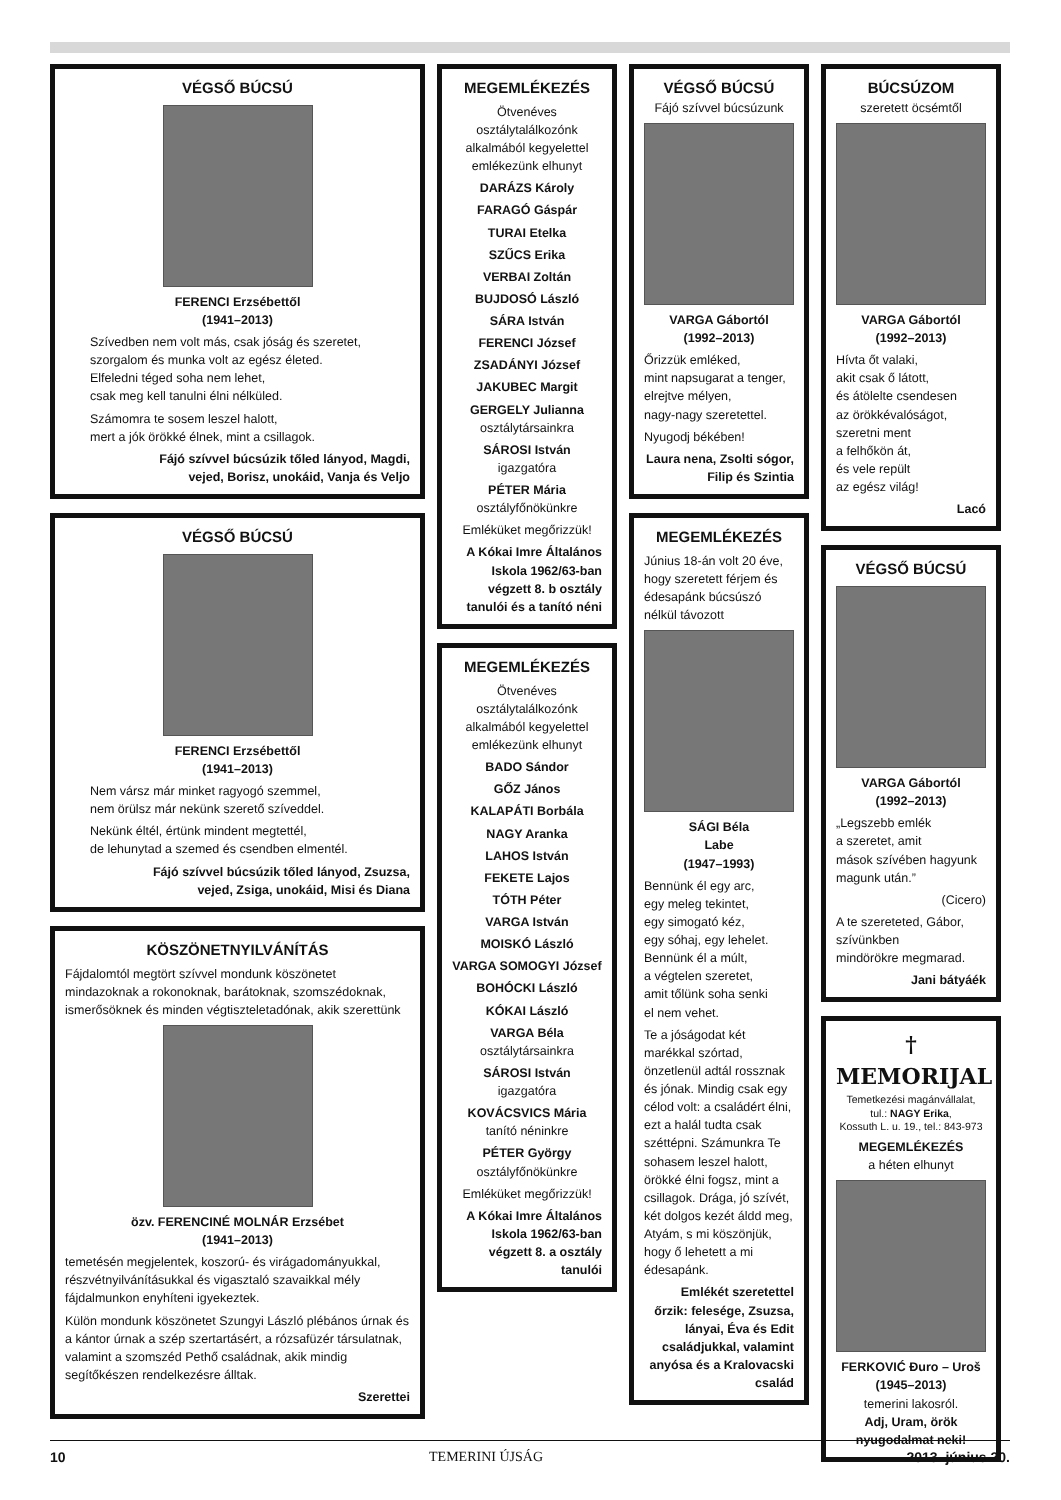VÉGSŐ BÚCSÚ
FERENCI Erzsébettől
(1941–2013)
Szívedben nem volt más, csak jóság és szeretet,
szorgalom és munka volt az egész életed.
Elfeledni téged soha nem lehet,
csak meg kell tanulni élni nélküled.
Számomra te sosem leszel halott,
mert a jók örökké élnek, mint a csillagok.
Fájó szívvel búcsúzik tőled lányod, Magdi,
vejed, Borisz, unokáid, Vanja és Veljo
VÉGSŐ BÚCSÚ
FERENCI Erzsébettől
(1941–2013)
Nem vársz már minket ragyogó szemmel,
nem örülsz már nekünk szerető szíveddel.
Nekünk éltél, értünk mindent megtettél,
de lehunytad a szemed és csendben elmentél.
Fájó szívvel búcsúzik tőled lányod, Zsuzsa,
vejed, Zsiga, unokáid, Misi és Diana
KÖSZÖNETNYILVÁNÍTÁS
Fájdalomtól megtört szívvel mondunk köszönetet mindazoknak a rokonoknak, barátoknak, szomszédoknak, ismerősöknek és minden végtiszteletadónak, akik szerettünk
özv. FERENCINÉ MOLNÁR Erzsébet
(1941–2013)
temetésén megjelentek, koszorú- és virágadományukkal, részvétnyilvánításukkal és vigasztaló szavaikkal mély fájdalmunkon enyhíteni igyekeztek.
Külön mondunk köszönetet Szungyi László plébános úrnak és a kántor úrnak a szép szertartásért, a rózsafüzér társulatnak, valamint a szomszéd Pethő családnak, akik mindig segítőkészen rendelkezésre álltak.
Szerettei
MEGEMLÉKEZÉS
Ötvenéves osztálytalálkozónk alkalmából kegyelettel emlékezünk elhunyt
DARÁZS Károly
FARAGÓ Gáspár
TURAI Etelka
SZŰCS Erika
VERBAI Zoltán
BUJDOSÓ László
SÁRA István
FERENCI József
ZSADÁNYI József
JAKUBEC Margit
GERGELY Julianna
osztálytársainkra
SÁROSI István
igazgatóra
PÉTER Mária
osztályfőnökünkre
Emléküket megőrizzük!
A Kókai Imre Általános Iskola 1962/63-ban végzett 8. b osztály tanulói és a tanító néni
MEGEMLÉKEZÉS
Ötvenéves osztálytalálkozónk alkalmából kegyelettel emlékezünk elhunyt
BADO Sándor
GŐZ János
KALAPÁTI Borbála
NAGY Aranka
LAHOS István
FEKETE Lajos
TÓTH Péter
VARGA István
MOISKÓ László
VARGA SOMOGYI József
BOHÓCKI László
KÓKAI László
VARGA Béla
osztálytársainkra
SÁROSI István
igazgatóra
KOVÁCSVICS Mária
tanító néninkre
PÉTER György
osztályfőnökünkre
Emléküket megőrizzük!
A Kókai Imre Általános Iskola 1962/63-ban végzett 8. a osztály tanulói
VÉGSŐ BÚCSÚ
Fájó szívvel búcsúzunk
VARGA Gábortól
(1992–2013)
Őrizzük emléked,
mint napsugarat a tenger,
elrejtve mélyen,
nagy-nagy szeretettel.
Nyugodj békében!
Laura nena, Zsolti sógor, Filip és Szintia
MEGEMLÉKEZÉS
Június 18-án volt 20 éve, hogy szeretett férjem és édesapánk búcsúszó nélkül távozott
SÁGI Béla
Labe
(1947–1993)
Bennünk él egy arc,
egy meleg tekintet,
egy simogató kéz,
egy sóhaj, egy lehelet.
Bennünk él a múlt,
a végtelen szeretet,
amit tőlünk soha senki
el nem vehet.
Te a jóságodat két marékkal szórtad, önzetlenül adtál rossznak és jónak. Mindig csak egy célod volt: a családért élni, ezt a halál tudta csak széttépni. Számunkra Te sohasem leszel halott, örökké élni fogsz, mint a csillagok. Drága, jó szívét, két dolgos kezét áldd meg, Atyám, s mi köszönjük, hogy ő lehetett a mi édesapánk.
Emlékét szeretettel őrzik: felesége, Zsuzsa, lányai, Éva és Edit családjukkal, valamint anyósa és a Kralovacski család
BÚCSÚZOM
szeretett öcsémtől
VARGA Gábortól
(1992–2013)
Hívta őt valaki,
akit csak ő látott,
és átölelte csendesen
az örökkévalóságot,
szeretni ment
a felhőkön át,
és vele repült
az egész világ!
Lacó
VÉGSŐ BÚCSÚ
VARGA Gábortól
(1992–2013)
„Legszebb emlék
a szeretet, amit
mások szívében hagyunk
magunk után.”
(Cicero)
A te szereteted, Gábor,
szívünkben
mindörökre megmarad.
Jani bátyáék
† MEMORIJAL
Temetkezési magánvállalat,
tul.: NAGY Erika,
Kossuth L. u. 19., tel.: 843-973
MEGEMLÉKEZÉS
a héten elhunyt
FERKOVIĆ Đuro – Uroš
(1945–2013)
temerini lakosról.
Adj, Uram, örök nyugodalmat neki!
10 TEMERINI ÚJSÁG 2013. június 20.